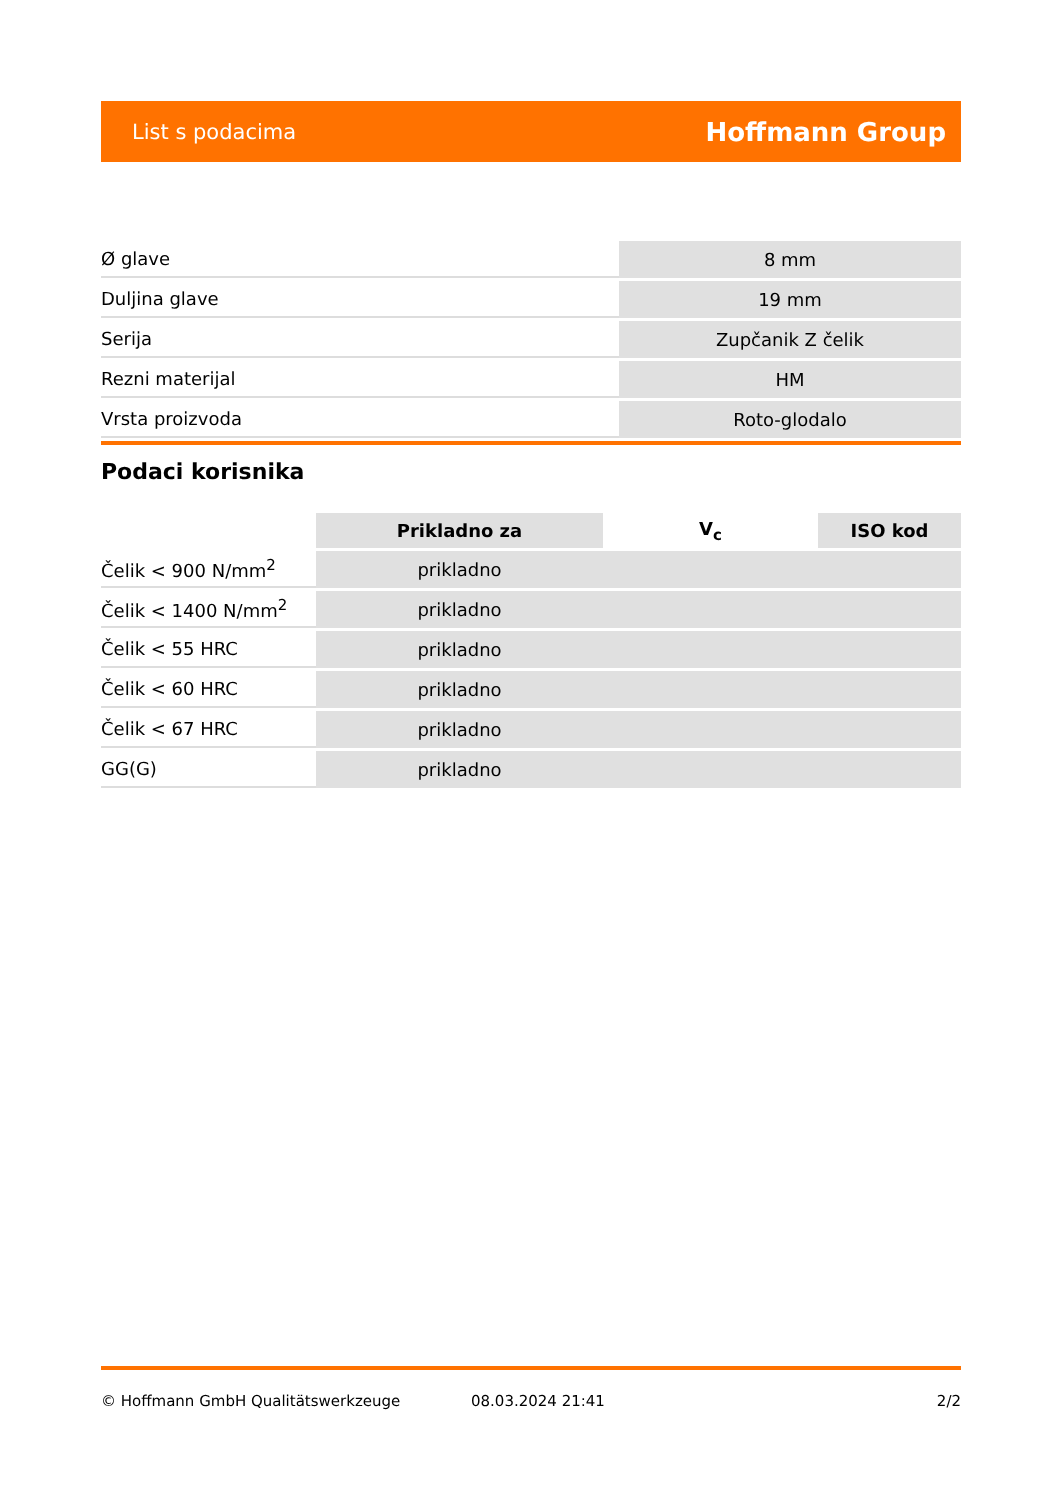List s podacima Hoffmann Group
| Ø glave | 8 mm |
| Duljina glave | 19 mm |
| Serija | Zupčanik Z čelik |
| Rezni materijal | HM |
| Vrsta proizvoda | Roto-glodalo |
Podaci korisnika
| | Prikladno za | V<sub>c</sub> | ISO kod |
| --- | --- | --- | --- |
| Čelik < 900 N/mm<sup>2</sup> | prikladno | | |
| Čelik < 1400 N/mm<sup>2</sup> | prikladno | | |
| Čelik < 55 HRC | prikladno | | |
| Čelik < 60 HRC | prikladno | | |
| Čelik < 67 HRC | prikladno | | |
| GG(G) | prikladno | | |
© Hoffmann GmbH Qualitätswerkzeuge 08.03.2024 21:41 2/2